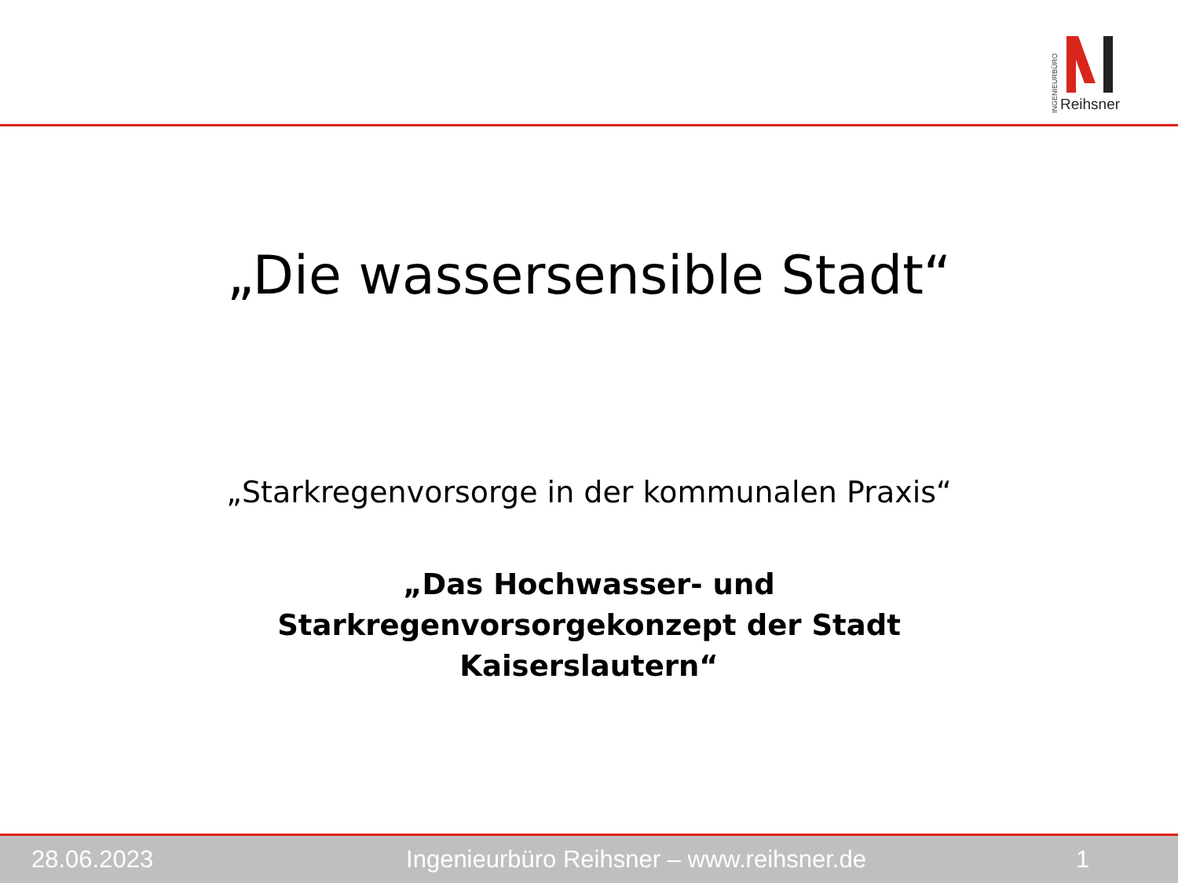INGENIEURBÜRO
Reihsner
„Die wassersensible Stadt“
„Starkregenvorsorge in der kommunalen Praxis“
„Das Hochwasser- und
Starkregenvorsorgekonzept der Stadt
Kaiserslautern“
28.06.2023
Ingenieurbüro Reihsner – www.reihsner.de
1